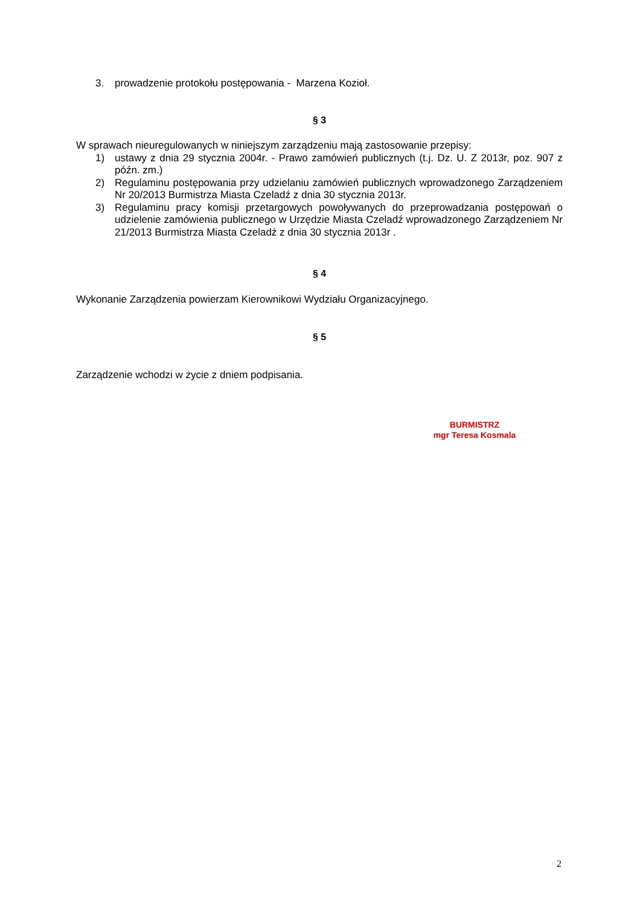3. prowadzenie protokołu postępowania - Marzena Kozioł.
§ 3
W sprawach nieuregulowanych w niniejszym zarządzeniu mają zastosowanie przepisy:
1) ustawy z dnia 29 stycznia 2004r. - Prawo zamówień publicznych (t.j. Dz. U. Z 2013r, poz. 907 z późn. zm.)
2) Regulaminu postępowania przy udzielaniu zamówień publicznych wprowadzonego Zarządzeniem Nr 20/2013 Burmistrza Miasta Czeladź z dnia 30 stycznia 2013r.
3) Regulaminu pracy komisji przetargowych powoływanych do przeprowadzania postępowań o udzielenie zamówienia publicznego w Urzędzie Miasta Czeladź wprowadzonego Zarządzeniem Nr 21/2013 Burmistrza Miasta Czeladź z dnia 30 stycznia 2013r .
§ 4
Wykonanie Zarządzenia powierzam Kierownikowi Wydziału Organizacyjnego.
§ 5
Zarządzenie wchodzi w życie z dniem podpisania.
BURMISTRZ
mgr Teresa Kosmala
2